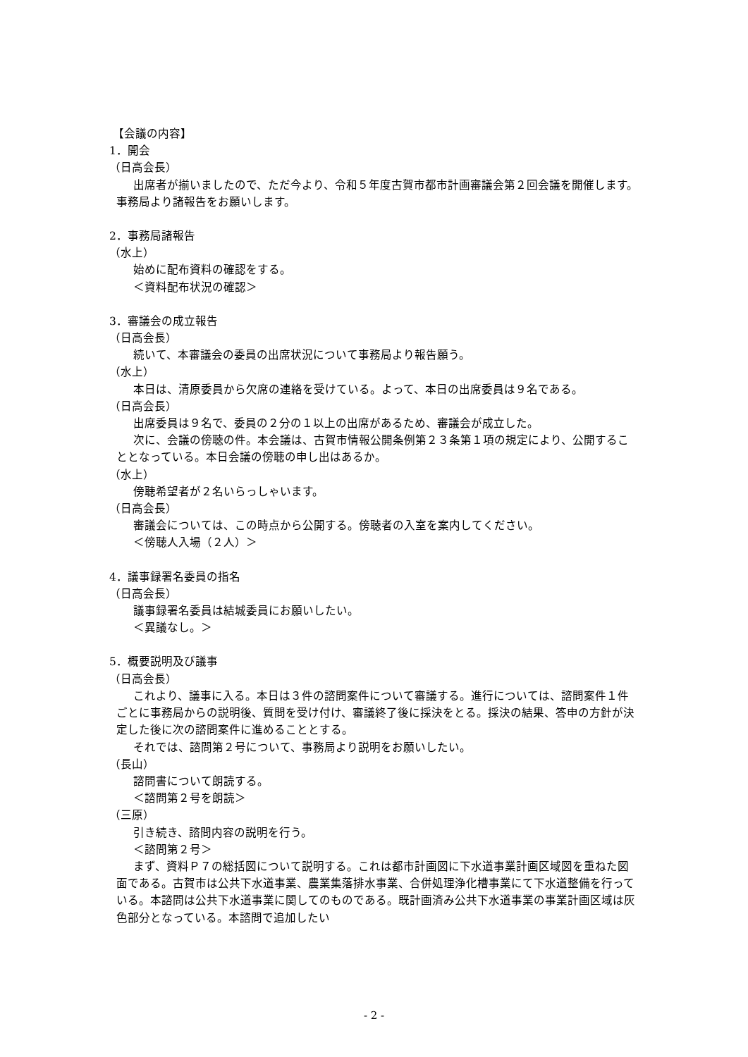【会議の内容】
1．開会
（日高会長）
出席者が揃いましたので、ただ今より、令和５年度古賀市都市計画審議会第２回会議を開催します。事務局より諸報告をお願いします。
2．事務局諸報告
（水上）
始めに配布資料の確認をする。
＜資料配布状況の確認＞
3．審議会の成立報告
（日高会長）
続いて、本審議会の委員の出席状況について事務局より報告願う。
（水上）
本日は、清原委員から欠席の連絡を受けている。よって、本日の出席委員は９名である。
（日高会長）
出席委員は９名で、委員の２分の１以上の出席があるため、審議会が成立した。
次に、会議の傍聴の件。本会議は、古賀市情報公開条例第２３条第１項の規定により、公開することとなっている。本日会議の傍聴の申し出はあるか。
（水上）
傍聴希望者が２名いらっしゃいます。
（日高会長）
審議会については、この時点から公開する。傍聴者の入室を案内してください。
＜傍聴人入場（２人）＞
4．議事録署名委員の指名
（日高会長）
議事録署名委員は結城委員にお願いしたい。
＜異議なし。＞
5．概要説明及び議事
（日高会長）
これより、議事に入る。本日は３件の諮問案件について審議する。進行については、諮問案件１件ごとに事務局からの説明後、質問を受け付け、審議終了後に採決をとる。採決の結果、答申の方針が決定した後に次の諮問案件に進めることとする。
それでは、諮問第２号について、事務局より説明をお願いしたい。
（長山）
諮問書について朗読する。
＜諮問第２号を朗読＞
（三原）
引き続き、諮問内容の説明を行う。
＜諮問第２号＞
まず、資料Ｐ７の総括図について説明する。これは都市計画図に下水道事業計画区域図を重ねた図面である。古賀市は公共下水道事業、農業集落排水事業、合併処理浄化槽事業にて下水道整備を行っている。本諮問は公共下水道事業に関してのものである。既計画済み公共下水道事業の事業計画区域は灰色部分となっている。本諮問で追加したい
- 2 -